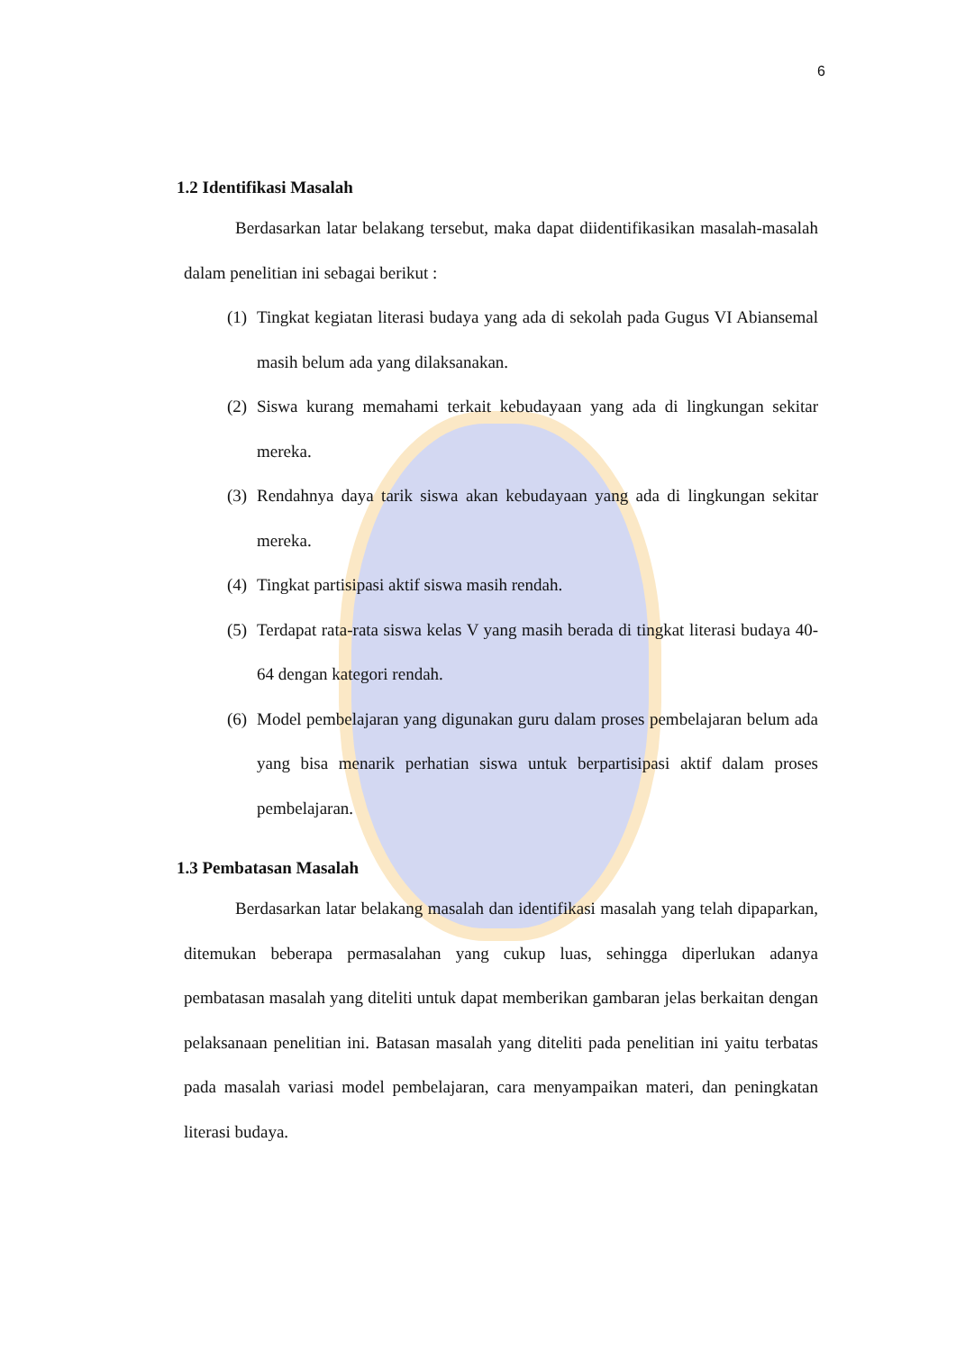6
1.2 Identifikasi Masalah
Berdasarkan latar belakang tersebut, maka dapat diidentifikasikan masalah-masalah dalam penelitian ini sebagai berikut :
(1)
Tingkat kegiatan literasi budaya yang ada di sekolah pada Gugus VI Abiansemal masih belum ada yang dilaksanakan.
(2)
Siswa kurang memahami terkait kebudayaan yang ada di lingkungan sekitar mereka.
(3)
Rendahnya daya tarik siswa akan kebudayaan yang ada di lingkungan sekitar mereka.
(4)
Tingkat partisipasi aktif siswa masih rendah.
(5)
Terdapat rata-rata siswa kelas V yang masih berada di tingkat literasi budaya 40-64 dengan kategori rendah.
(6)
Model pembelajaran yang digunakan guru dalam proses pembelajaran belum ada yang bisa menarik perhatian siswa untuk berpartisipasi aktif dalam proses pembelajaran.
1.3 Pembatasan Masalah
Berdasarkan latar belakang masalah dan identifikasi masalah yang telah dipaparkan, ditemukan beberapa permasalahan yang cukup luas, sehingga diperlukan adanya pembatasan masalah yang diteliti untuk dapat memberikan gambaran jelas berkaitan dengan pelaksanaan penelitian ini. Batasan masalah yang diteliti pada penelitian ini yaitu terbatas pada masalah variasi model pembelajaran, cara menyampaikan materi, dan peningkatan literasi budaya.